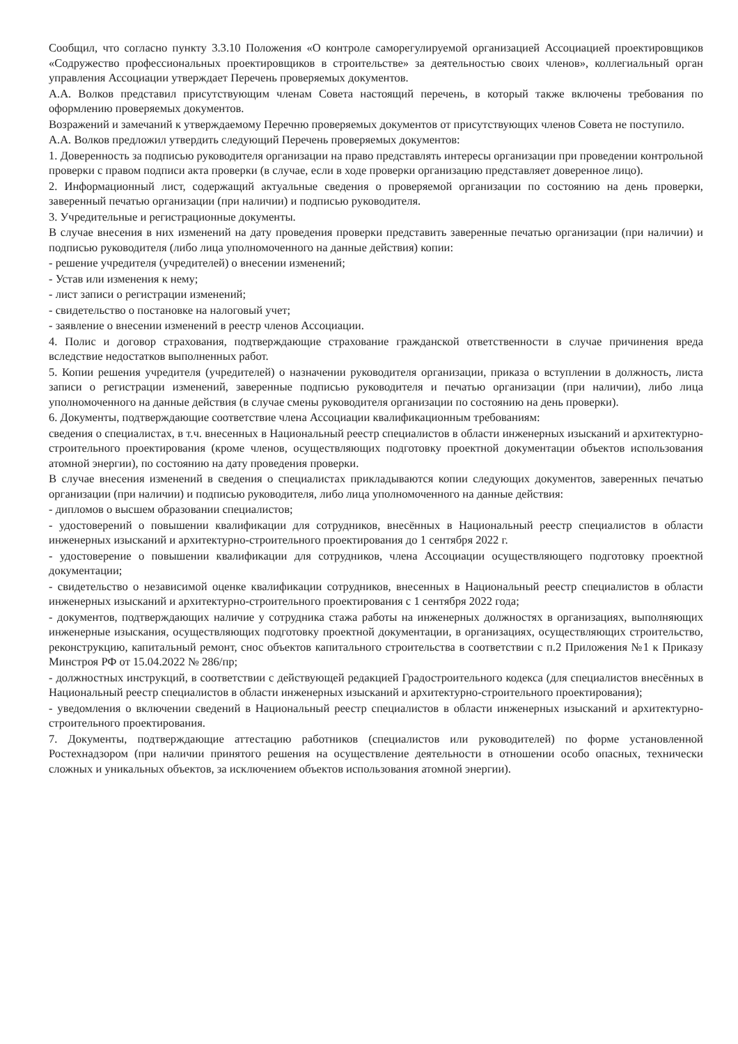Сообщил, что согласно пункту 3.3.10 Положения «О контроле саморегулируемой организацией Ассоциацией проектировщиков «Содружество профессиональных проектировщиков в строительстве» за деятельностью своих членов», коллегиальный орган управления Ассоциации утверждает Перечень проверяемых документов.
А.А. Волков представил присутствующим членам Совета настоящий перечень, в который также включены требования по оформлению проверяемых документов.
Возражений и замечаний к утверждаемому Перечню проверяемых документов от присутствующих членов Совета не поступило.
А.А. Волков предложил утвердить следующий Перечень проверяемых документов:
1. Доверенность за подписью руководителя организации на право представлять интересы организации при проведении контрольной проверки с правом подписи акта проверки (в случае, если в ходе проверки организацию представляет доверенное лицо).
2. Информационный лист, содержащий актуальные сведения о проверяемой организации по состоянию на день проверки, заверенный печатью организации (при наличии) и подписью руководителя.
3. Учредительные и регистрационные документы.
В случае внесения в них изменений на дату проведения проверки представить заверенные печатью организации (при наличии) и подписью руководителя (либо лица уполномоченного на данные действия) копии:
- решение учредителя (учредителей) о внесении изменений;
- Устав или изменения к нему;
- лист записи о регистрации изменений;
- свидетельство о постановке на налоговый учет;
- заявление о внесении изменений в реестр членов Ассоциации.
4. Полис и договор страхования, подтверждающие страхование гражданской ответственности в случае причинения вреда вследствие недостатков выполненных работ.
5. Копии решения учредителя (учредителей) о назначении руководителя организации, приказа о вступлении в должность, листа записи о регистрации изменений, заверенные подписью руководителя и печатью организации (при наличии), либо лица уполномоченного на данные действия (в случае смены руководителя организации по состоянию на день проверки).
6. Документы, подтверждающие соответствие члена Ассоциации квалификационным требованиям:
сведения о специалистах, в т.ч. внесенных в Национальный реестр специалистов в области инженерных изысканий и архитектурно-строительного проектирования (кроме членов, осуществляющих подготовку проектной документации объектов использования атомной энергии), по состоянию на дату проведения проверки.
В случае внесения изменений в сведения о специалистах прикладываются копии следующих документов, заверенных печатью организации (при наличии) и подписью руководителя, либо лица уполномоченного на данные действия:
- дипломов о высшем образовании специалистов;
- удостоверений о повышении квалификации для сотрудников, внесённых в Национальный реестр специалистов в области инженерных изысканий и архитектурно-строительного проектирования до 1 сентября 2022 г.
- удостоверение о повышении квалификации для сотрудников, члена Ассоциации осуществляющего подготовку проектной документации;
- свидетельство о независимой оценке квалификации сотрудников, внесенных в Национальный реестр специалистов в области инженерных изысканий и архитектурно-строительного проектирования с 1 сентября 2022 года;
- документов, подтверждающих наличие у сотрудника стажа работы на инженерных должностях в организациях, выполняющих инженерные изыскания, осуществляющих подготовку проектной документации, в организациях, осуществляющих строительство, реконструкцию, капитальный ремонт, снос объектов капитального строительства в соответствии с п.2 Приложения №1 к Приказу Минстроя РФ от 15.04.2022 № 286/пр;
- должностных инструкций, в соответствии с действующей редакцией Градостроительного кодекса (для специалистов внесённых в Национальный реестр специалистов в области инженерных изысканий и архитектурно-строительного проектирования);
- уведомления о включении сведений в Национальный реестр специалистов в области инженерных изысканий и архитектурно-строительного проектирования.
7. Документы, подтверждающие аттестацию работников (специалистов или руководителей) по форме установленной Ростехнадзором (при наличии принятого решения на осуществление деятельности в отношении особо опасных, технически сложных и уникальных объектов, за исключением объектов использования атомной энергии).